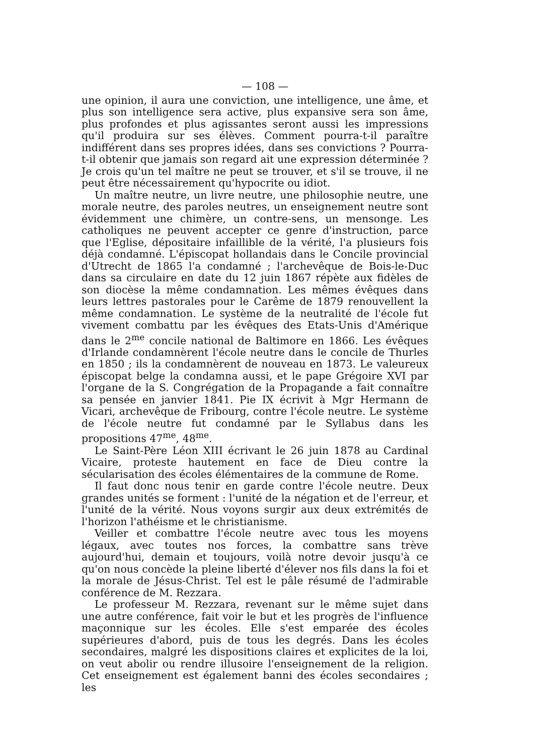— 108 —
une opinion, il aura une conviction, une intelligence, une âme, et plus son intelligence sera active, plus expansive sera son âme, plus profondes et plus agissantes seront aussi les impressions qu'il produira sur ses élèves. Comment pourra-t-il paraître indifférent dans ses propres idées, dans ses convictions ? Pourra-t-il obtenir que jamais son regard ait une expression déterminée ? Je crois qu'un tel maître ne peut se trouver, et s'il se trouve, il ne peut être nécessairement qu'hypocrite ou idiot.
Un maître neutre, un livre neutre, une philosophie neutre, une morale neutre, des paroles neutres, un enseignement neutre sont évidemment une chimère, un contre-sens, un mensonge. Les catholiques ne peuvent accepter ce genre d'instruction, parce que l'Eglise, dépositaire infaillible de la vérité, l'a plusieurs fois déjà condamné. L'épiscopat hollandais dans le Concile provincial d'Utrecht de 1865 l'a condamné ; l'archevêque de Bois-le-Duc dans sa circulaire en date du 12 juin 1867 répète aux fidèles de son diocèse la même condamnation. Les mêmes évêques dans leurs lettres pastorales pour le Carême de 1879 renouvellent la même condamnation. Le système de la neutralité de l'école fut vivement combattu par les évêques des Etats-Unis d'Amérique dans le 2<sup>me</sup> concile national de Baltimore en 1866. Les évêques d'Irlande condamnèrent l'école neutre dans le concile de Thurles en 1850 ; ils la condamnèrent de nouveau en 1873. Le valeureux épiscopat belge la condamna aussi, et le pape Grégoire XVI par l'organe de la S. Congrégation de la Propagande a fait connaître sa pensée en janvier 1841. Pie IX écrivit à Mgr Hermann de Vicari, archevêque de Fribourg, contre l'école neutre. Le système de l'école neutre fut condamné par le Syllabus dans les propositions 47<sup>me</sup>, 48<sup>me</sup>.
Le Saint-Père Léon XIII écrivant le 26 juin 1878 au Cardinal Vicaire, proteste hautement en face de Dieu contre la sécularisation des écoles élémentaires de la commune de Rome.
Il faut donc nous tenir en garde contre l'école neutre. Deux grandes unités se forment : l'unité de la négation et de l'erreur, et l'unité de la vérité. Nous voyons surgir aux deux extrémités de l'horizon l'athéisme et le christianisme.
Veiller et combattre l'école neutre avec tous les moyens légaux, avec toutes nos forces, la combattre sans trève aujourd'hui, demain et toujours, voilà notre devoir jusqu'à ce qu'on nous concède la pleine liberté d'élever nos fils dans la foi et la morale de Jésus-Christ. Tel est le pâle résumé de l'admirable conférence de M. Rezzara.
Le professeur M. Rezzara, revenant sur le même sujet dans une autre conférence, fait voir le but et les progrès de l'influence maçonnique sur les écoles. Elle s'est emparée des écoles supérieures d'abord, puis de tous les degrés. Dans les écoles secondaires, malgré les dispositions claires et explicites de la loi, on veut abolir ou rendre illusoire l'enseignement de la religion. Cet enseignement est également banni des écoles secondaires ; les